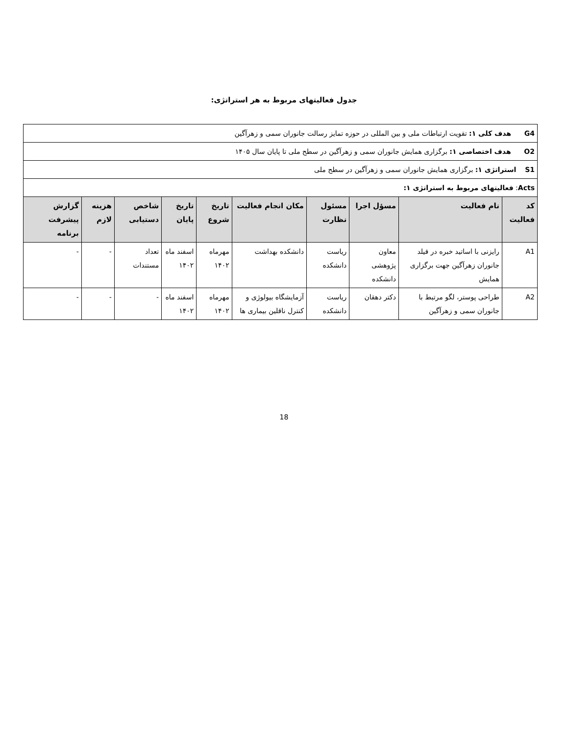جدول فعالیتهای مربوط به هر استراتژی:
| G4 هدف کلی ۱: تقویت ارتباطات ملی و بین المللی در حوزه تمایز رسالت جانوران سمی و زهرآگین | | | | | | | | | |
| O2 هدف اختصاصی ۱: برگزاری همایش جانوران سمی و زهرآگین در سطح ملی تا پایان سال ۱۴۰۵ | | | | | | | | | |
| S1 استراتژی ۱: برگزاری همایش جانوران سمی و زهرآگین در سطح ملی | | | | | | | | | |
| Acts : فعالیتهای مربوط به استراتژی ۱: | | | | | | | | | |
| کد فعالیت | نام فعالیت | مسؤل اجرا | مسئول نظارت | مکان انجام فعالیت | تاریخ شروع | تاریخ پایان | شاخص دستیابی | هزینه لازم | گزارش پیشرفت برنامه |
| A1 | رایزنی با اساتید خبره در فیلد جانوران زهرآگین جهت برگزاری همایش | معاون پژوهشی دانشکده | ریاست دانشکده | دانشکده بهداشت | مهرماه ۱۴۰۲ | اسفند ماه ۱۴۰۲ | تعداد مستندات | - | - |
| A2 | طراحی پوستر، لگو مرتبط با جانوران سمی و زهرآگین | دکتر دهقان | ریاست دانشکده | آزمایشگاه بیولوژی و کنترل ناقلین بیماری ها | مهرماه ۱۴۰۲ | اسفند ماه ۱۴۰۲ | - | - | - |
18